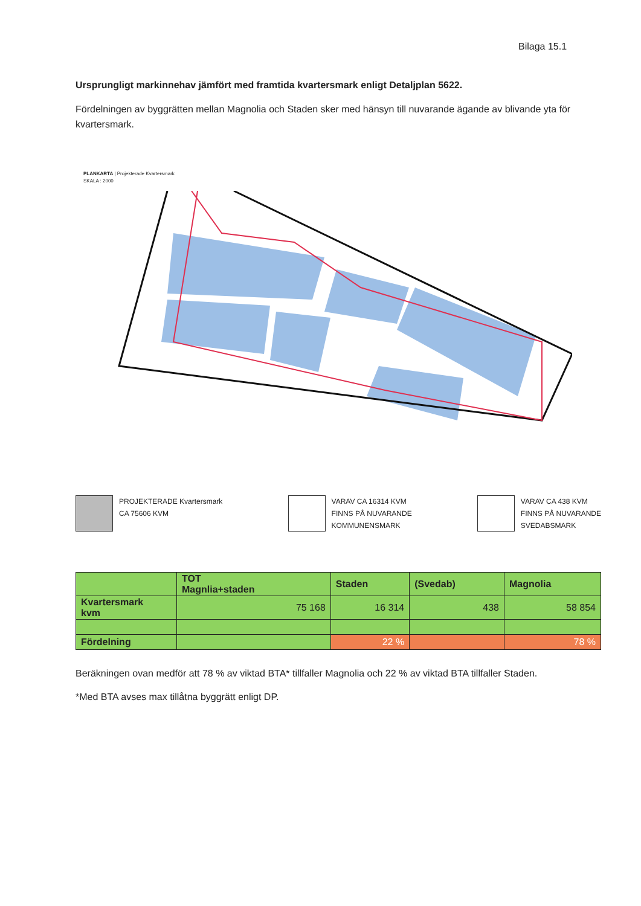Bilaga 15.1
Ursprungligt markinnehav jämfört med framtida kvartersmark enligt Detaljplan 5622.
Fördelningen av byggrätten mellan Magnolia och Staden sker med hänsyn till nuvarande ägande av blivande yta för kvartersmark.
PLANKARTA | Projekterade Kvartersmark
SKALA : 2000
PROJEKTERADE Kvartersmark
CA 75606 KVM
VARAV CA 16314 KVM
FINNS PÅ NUVARANDE
KOMMUNENSMARK
VARAV CA 438 KVM
FINNS PÅ NUVARANDE
SVEDABSMARK
| | TOT Magnlia+staden | Staden | (Svedab) | Magnolia |
| Kvartersmark kvm | 75 168 | 16 314 | 438 | 58 854 |
| Fördelning | | 22 % | | 78 % |
Beräkningen ovan medför att 78 % av viktad BTA* tillfaller Magnolia och 22 % av viktad BTA tillfaller Staden.
*Med BTA avses max tillåtna byggrätt enligt DP.